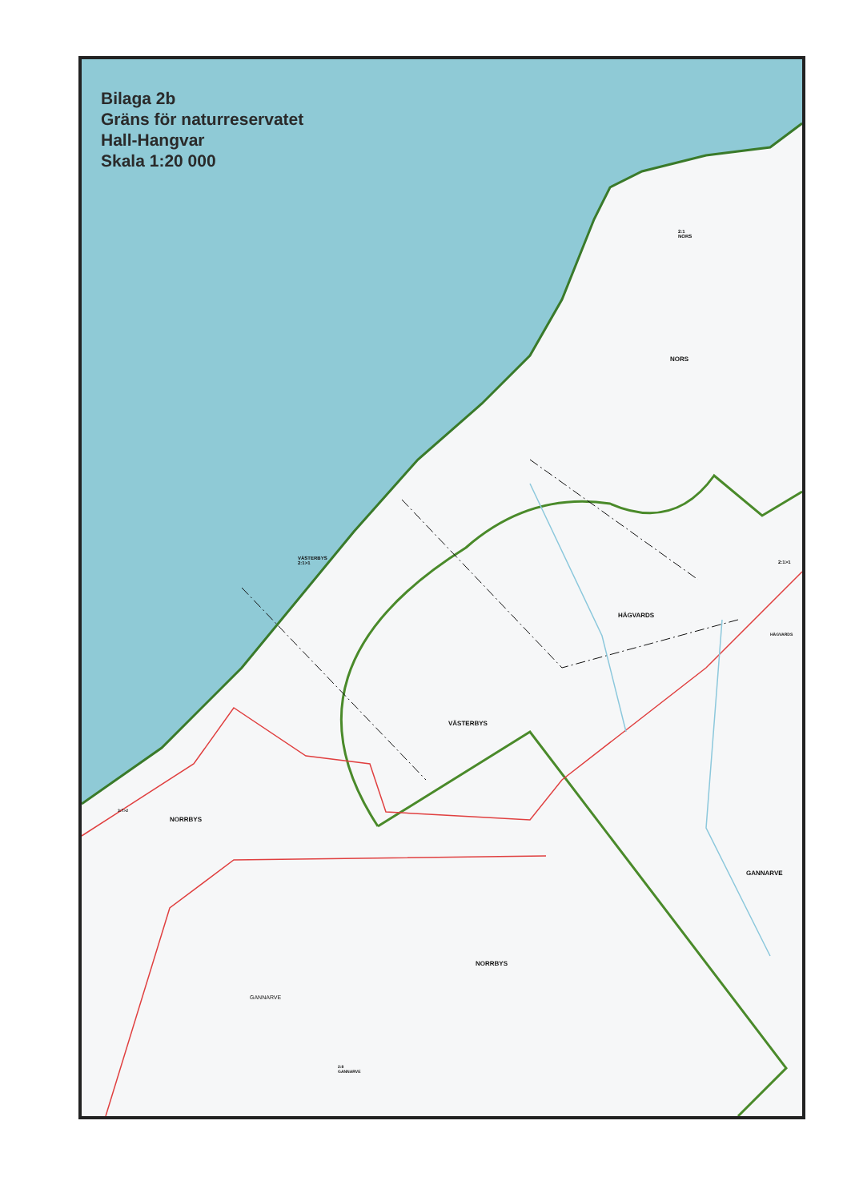Bilaga 2b
Gräns för naturreservatet
Hall-Hangvar
Skala 1:20 000
2:1
NORS
NORS
VÄSTERBYS
2:1>1
2:1>1
HÄGVARDS
HÄGVARDS
VÄSTERBYS
3:7>2
NORRBYS
GANNARVE
NORRBYS
GANNARVE
2:8
GANNARVE